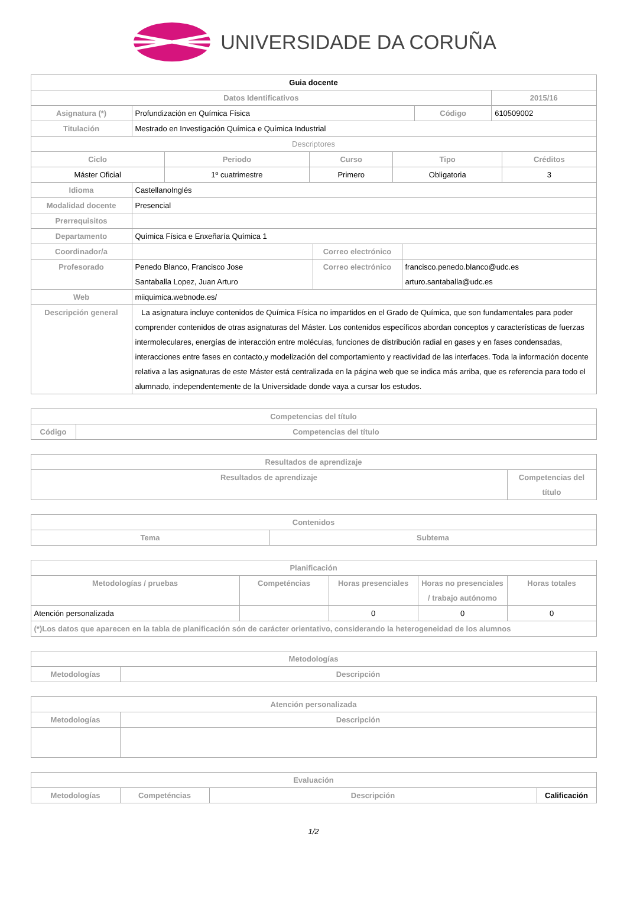UNIVERSIDADE DA CORUÑA
| Guia docente | | | |
| Datos Identificativos | | | 2015/16 |
| Asignatura (*) | Profundización en Química Física | Código | 610509002 |
| Titulación | Mestrado en Investigación Química e Química Industrial | | |
| Descriptores | | | |
| Ciclo | Periodo | Curso | Tipo | Créditos |
| --- | --- | --- | --- | --- |
| Máster Oficial | 1º cuatrimestre | Primero | Obligatoria | 3 |
| Idioma | CastellanoInglés | | |
| Modalidad docente | Presencial | | |
| Prerrequisitos | | | |
| Departamento | Química Física e Enxeñaría Química 1 | | |
| Coordinador/a | | Correo electrónico | |
| Profesorado | Penedo Blanco, Francisco Jose Santaballa Lopez, Juan Arturo | Correo electrónico | francisco.penedo.blanco@udc.es arturo.santaballa@udc.es |
| Web | miiquimica.webnode.es/ | | |
| Descripción general | La asignatura incluye contenidos de Química Física no impartidos en el Grado de Química, que son fundamentales para poder comprender contenidos de otras asignaturas del Máster. Los contenidos específicos abordan conceptos y características de fuerzas intermoleculares, energías de interacción entre moléculas, funciones de distribución radial en gases y en fases condensadas, interacciones entre fases en contacto,y modelización del comportamiento y reactividad de las interfaces. Toda la información docente relativa a las asignaturas de este Máster está centralizada en la página web que se indica más arriba, que es referencia para todo el alumnado, independentemente de la Universidade donde vaya a cursar los estudos. | | |
| Competencias del título | |
| --- | --- |
| Código | Competencias del título |
| Resultados de aprendizaje | |
| --- | --- |
| Resultados de aprendizaje | Competencias del título |
| Contenidos | |
| --- | --- |
| Tema | Subtema |
| Planificación | | | | |
| --- | --- | --- | --- | --- |
| Metodologías / pruebas | Competéncias | Horas presenciales | Horas no presenciales / trabajo autónomo | Horas totales |
| Atención personalizada | | 0 | 0 | 0 |
| (*)Los datos que aparecen en la tabla de planificación són de carácter orientativo, considerando la heterogeneidad de los alumnos | | | | |
| Metodologías | |
| --- | --- |
| Metodologías | Descripción |
| Atención personalizada | |
| --- | --- |
| Metodologías | Descripción |
| Evaluación | | | |
| --- | --- | --- | --- |
| Metodologías | Competéncias | Descripción | Calificación |
1/2